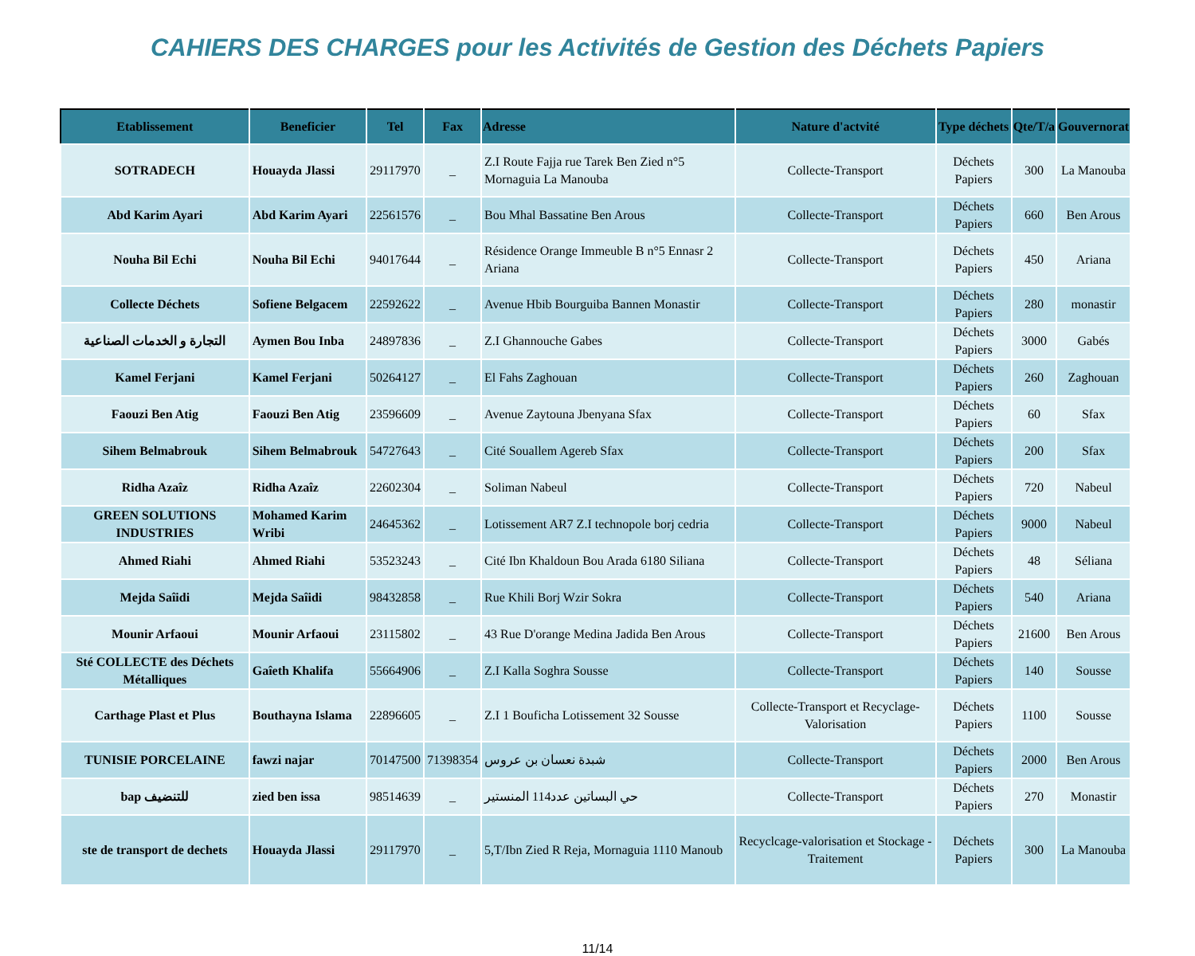CAHIERS DES CHARGES pour les Activités de Gestion des Déchets Papiers
| Etablissement | Beneficier | Tel | Fax | Adresse | Nature d'actvité | Type déchets | Qte/T/a | Gouvernorat |
| --- | --- | --- | --- | --- | --- | --- | --- | --- |
| SOTRADECH | Houayda Jlassi | 29117970 | _ | Z.I Route Fajja rue Tarek Ben Zied n°5 Mornaguia La Manouba | Collecte-Transport | Déchets Papiers | 300 | La Manouba |
| Abd Karim Ayari | Abd Karim Ayari | 22561576 | _ | Bou Mhal Bassatine Ben Arous | Collecte-Transport | Déchets Papiers | 660 | Ben Arous |
| Nouha Bil Echi | Nouha Bil Echi | 94017644 | _ | Résidence Orange Immeuble B n°5 Ennasr 2 Ariana | Collecte-Transport | Déchets Papiers | 450 | Ariana |
| Collecte Déchets | Sofiene Belgacem | 22592622 | _ | Avenue Hbib Bourguiba Bannen Monastir | Collecte-Transport | Déchets Papiers | 280 | monastir |
| التجارة و الخدمات الصناعية | Aymen Bou Inba | 24897836 | _ | Z.I Ghannouche Gabes | Collecte-Transport | Déchets Papiers | 3000 | Gabés |
| Kamel Ferjani | Kamel Ferjani | 50264127 | _ | El Fahs Zaghouan | Collecte-Transport | Déchets Papiers | 260 | Zaghouan |
| Faouzi Ben Atig | Faouzi Ben Atig | 23596609 | _ | Avenue Zaytouna Jbenyana Sfax | Collecte-Transport | Déchets Papiers | 60 | Sfax |
| Sihem Belmabrouk | Sihem Belmabrouk | 54727643 | _ | Cité Souallem Agereb Sfax | Collecte-Transport | Déchets Papiers | 200 | Sfax |
| Ridha Azaîz | Ridha Azaîz | 22602304 | _ | Soliman Nabeul | Collecte-Transport | Déchets Papiers | 720 | Nabeul |
| GREEN SOLUTIONS INDUSTRIES | Mohamed Karim Wribi | 24645362 | _ | Lotissement AR7 Z.I technopole borj cedria | Collecte-Transport | Déchets Papiers | 9000 | Nabeul |
| Ahmed Riahi | Ahmed Riahi | 53523243 | _ | Cité Ibn Khaldoun Bou Arada 6180 Siliana | Collecte-Transport | Déchets Papiers | 48 | Séliana |
| Mejda Saîidi | Mejda Saîidi | 98432858 | _ | Rue Khili Borj Wzir Sokra | Collecte-Transport | Déchets Papiers | 540 | Ariana |
| Mounir Arfaoui | Mounir Arfaoui | 23115802 | _ | 43 Rue D'orange Medina Jadida Ben Arous | Collecte-Transport | Déchets Papiers | 21600 | Ben Arous |
| Sté COLLECTE des Déchets Métalliques | Gaîeth Khalifa | 55664906 | _ | Z.I Kalla Soghra Sousse | Collecte-Transport | Déchets Papiers | 140 | Sousse |
| Carthage Plast et Plus | Bouthayna Islama | 22896605 | _ | Z.I 1 Bouficha Lotissement 32 Sousse | Collecte-Transport et Recyclage-Valorisation | Déchets Papiers | 1100 | Sousse |
| TUNISIE PORCELAINE | fawzi najar | 70147500 | 71398354 | شبدة نعسان بن عروس | Collecte-Transport | Déchets Papiers | 2000 | Ben Arous |
| bap للتنضيف | zied ben issa | 98514639 | _ | حي البساتين عدد114 المنستير | Collecte-Transport | Déchets Papiers | 270 | Monastir |
| ste de transport de dechets | Houayda Jlassi | 29117970 | _ | 5,T/Ibn Zied R Reja, Mornaguia 1110 Manoub | Recyclcage-valorisation et Stockage - Traitement | Déchets Papiers | 300 | La Manouba |
11/14